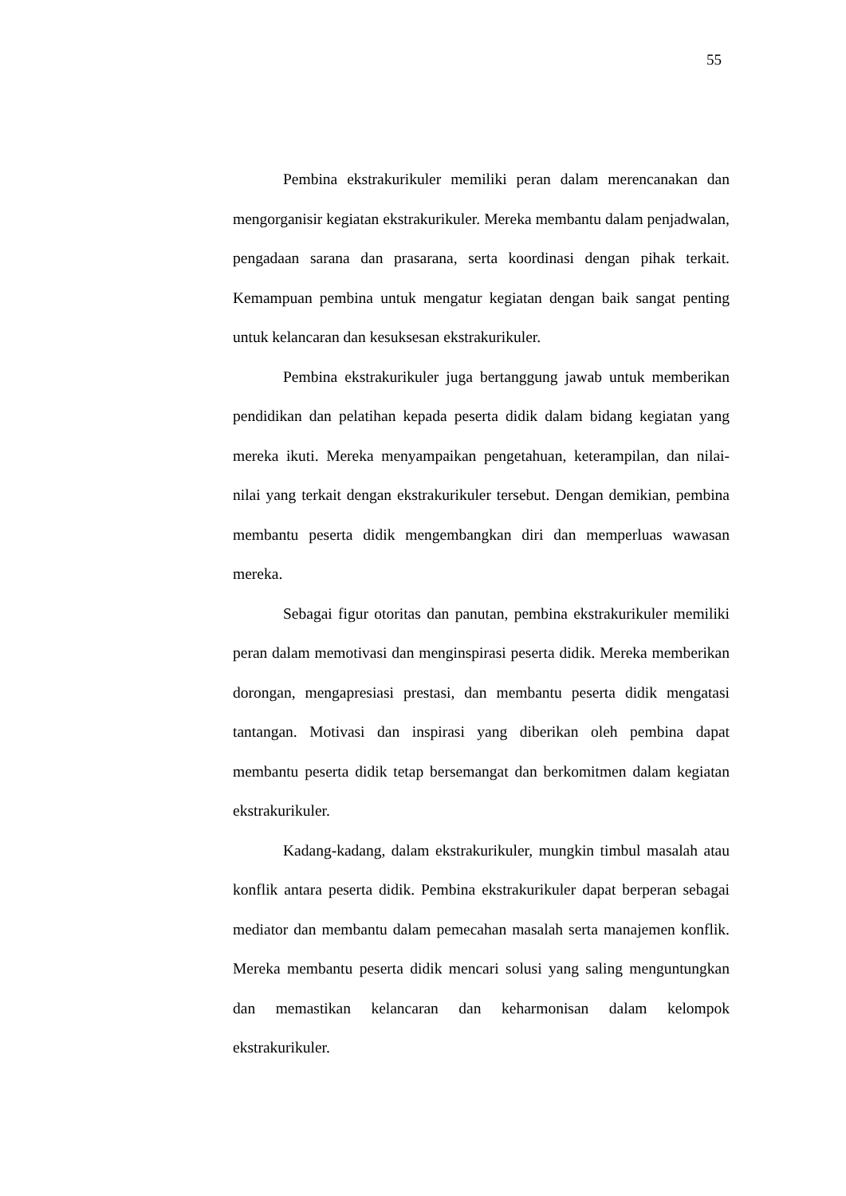55
Pembina ekstrakurikuler memiliki peran dalam merencanakan dan mengorganisir kegiatan ekstrakurikuler. Mereka membantu dalam penjadwalan, pengadaan sarana dan prasarana, serta koordinasi dengan pihak terkait. Kemampuan pembina untuk mengatur kegiatan dengan baik sangat penting untuk kelancaran dan kesuksesan ekstrakurikuler.
Pembina ekstrakurikuler juga bertanggung jawab untuk memberikan pendidikan dan pelatihan kepada peserta didik dalam bidang kegiatan yang mereka ikuti. Mereka menyampaikan pengetahuan, keterampilan, dan nilai-nilai yang terkait dengan ekstrakurikuler tersebut. Dengan demikian, pembina membantu peserta didik mengembangkan diri dan memperluas wawasan mereka.
Sebagai figur otoritas dan panutan, pembina ekstrakurikuler memiliki peran dalam memotivasi dan menginspirasi peserta didik. Mereka memberikan dorongan, mengapresiasi prestasi, dan membantu peserta didik mengatasi tantangan. Motivasi dan inspirasi yang diberikan oleh pembina dapat membantu peserta didik tetap bersemangat dan berkomitmen dalam kegiatan ekstrakurikuler.
Kadang-kadang, dalam ekstrakurikuler, mungkin timbul masalah atau konflik antara peserta didik. Pembina ekstrakurikuler dapat berperan sebagai mediator dan membantu dalam pemecahan masalah serta manajemen konflik. Mereka membantu peserta didik mencari solusi yang saling menguntungkan dan memastikan kelancaran dan keharmonisan dalam kelompok ekstrakurikuler.